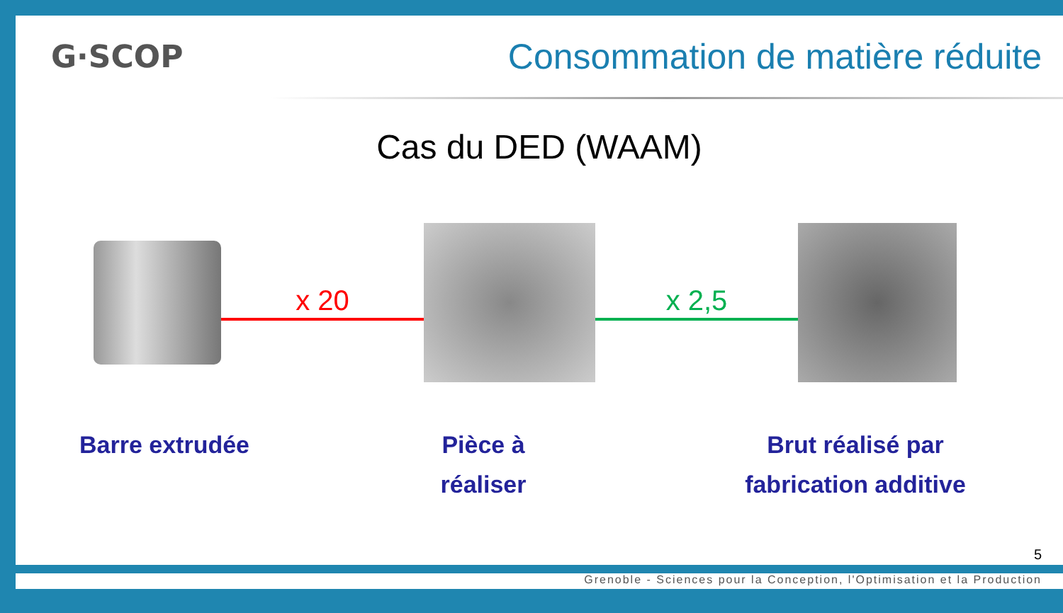G·SCOP
Consommation de matière réduite
Cas du DED (WAAM)
x 20 x 2,5
Barre extrudée Pièce à
réaliser
Brut réalisé par
fabrication additive
5
Grenoble - Sciences pour la Conception, l'Optimisation et la Production